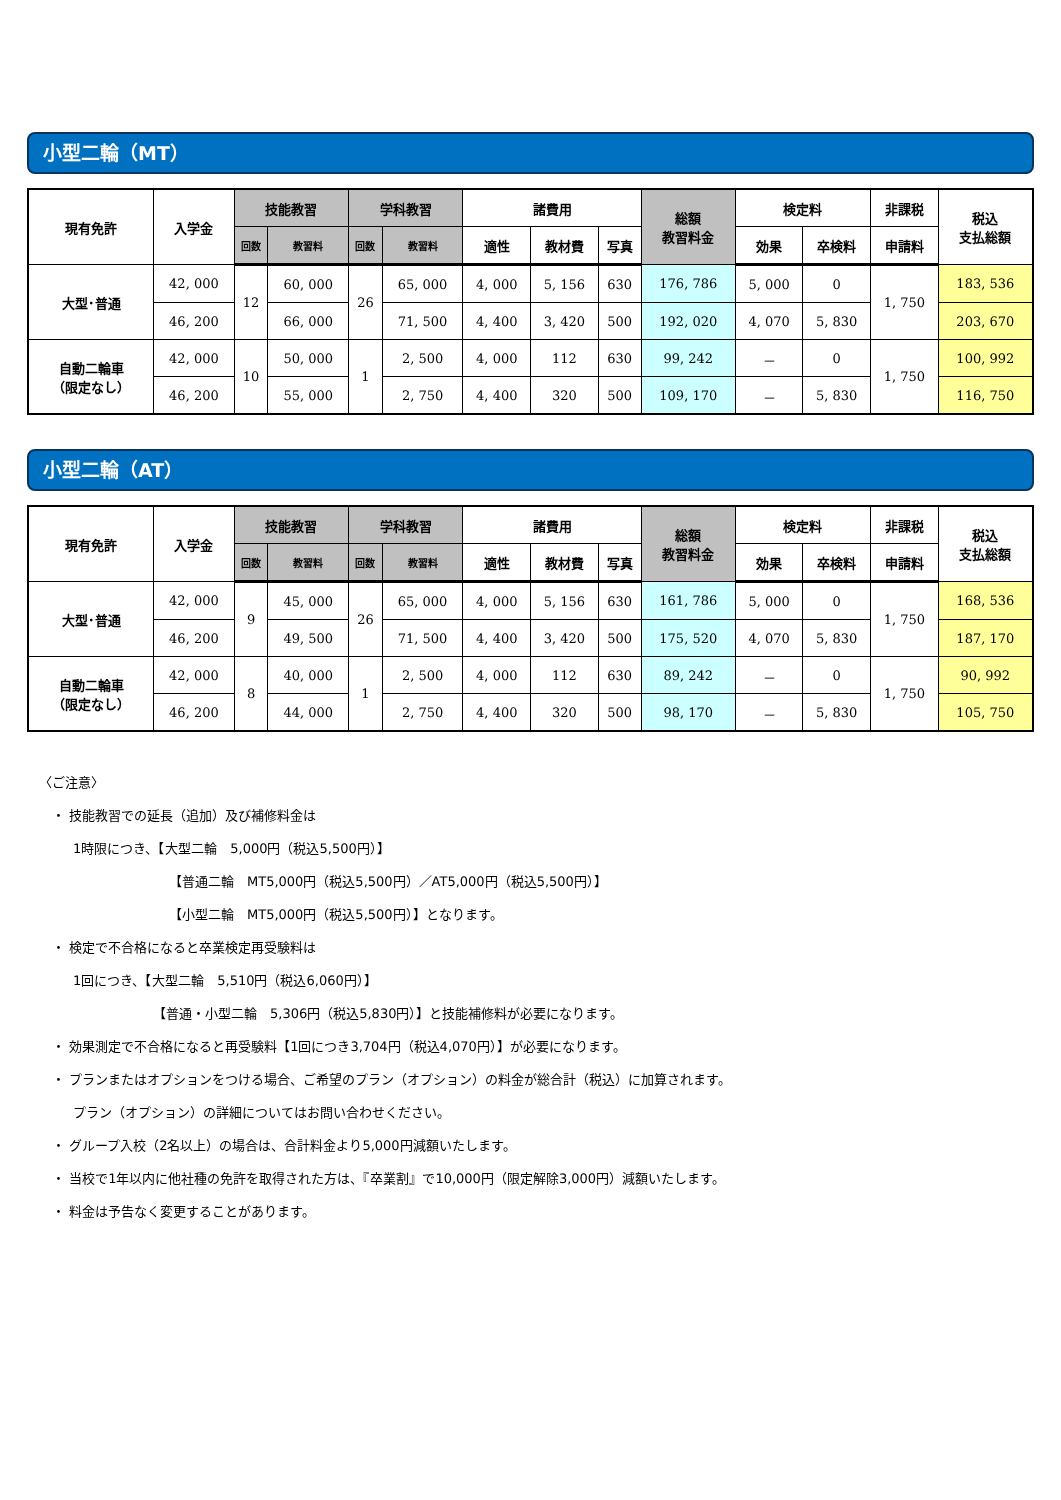小型二輪（MT）
| 現有免許 | 入学金 | 技能教習 | | 学科教習 | | 諸費用 | | | 総額 教習料金 | 検定料 | | 非課税 | 税込 支払総額 |
| --- | --- | --- | --- | --- | --- | --- | --- | --- | --- | --- | --- | --- | --- |
| | | 回数 | 教習料 | 回数 | 教習料 | 適性 | 教材費 | 写真 | | 効果 | 卒検料 | 申請料 | |
| 大型･普通 | 42, 000 | 12 | 60, 000 | 26 | 65, 000 | 4, 000 | 5, 156 | 630 | 176, 786 | 5, 000 | 0 | 1, 750 | 183, 536 |
| | 46, 200 | | 66, 000 | | 71, 500 | 4, 400 | 3, 420 | 500 | 192, 020 | 4, 070 | 5, 830 | | 203, 670 |
| 自動二輪車 （限定なし） | 42, 000 | 10 | 50, 000 | 1 | 2, 500 | 4, 000 | 112 | 630 | 99, 242 | － | 0 | 1, 750 | 100, 992 |
| | 46, 200 | | 55, 000 | | 2, 750 | 4, 400 | 320 | 500 | 109, 170 | － | 5, 830 | | 116, 750 |
小型二輪（AT）
| 現有免許 | 入学金 | 技能教習 | | 学科教習 | | 諸費用 | | | 総額 教習料金 | 検定料 | | 非課税 | 税込 支払総額 |
| --- | --- | --- | --- | --- | --- | --- | --- | --- | --- | --- | --- | --- | --- |
| | | 回数 | 教習料 | 回数 | 教習料 | 適性 | 教材費 | 写真 | | 効果 | 卒検料 | 申請料 | |
| 大型･普通 | 42, 000 | 9 | 45, 000 | 26 | 65, 000 | 4, 000 | 5, 156 | 630 | 161, 786 | 5, 000 | 0 | 1, 750 | 168, 536 |
| | 46, 200 | | 49, 500 | | 71, 500 | 4, 400 | 3, 420 | 500 | 175, 520 | 4, 070 | 5, 830 | | 187, 170 |
| 自動二輪車 （限定なし） | 42, 000 | 8 | 40, 000 | 1 | 2, 500 | 4, 000 | 112 | 630 | 89, 242 | － | 0 | 1, 750 | 90, 992 |
| | 46, 200 | | 44, 000 | | 2, 750 | 4, 400 | 320 | 500 | 98, 170 | － | 5, 830 | | 105, 750 |
〈ご注意〉
　・ 技能教習での延長（追加）及び補修料金は
1時限につき、【大型二輪　5,000円（税込5,500円）】
【普通二輪　MT5,000円（税込5,500円）／AT5,000円（税込5,500円）】
【小型二輪　MT5,000円（税込5,500円）】となります。
　・ 検定で不合格になると卒業検定再受験料は
1回につき、【大型二輪　5,510円（税込6,060円）】
【普通・小型二輪　5,306円（税込5,830円）】と技能補修料が必要になります。
　・ 効果測定で不合格になると再受験料【1回につき3,704円（税込4,070円）】が必要になります。
　・ プランまたはオプションをつける場合、ご希望のプラン（オプション）の料金が総合計（税込）に加算されます。
プラン（オプション）の詳細についてはお問い合わせください。
　・ グループ入校（2名以上）の場合は、合計料金より5,000円減額いたします。
　・ 当校で1年以内に他社種の免許を取得された方は、『卒業割』で10,000円（限定解除3,000円）減額いたします。
　・ 料金は予告なく変更することがあります。